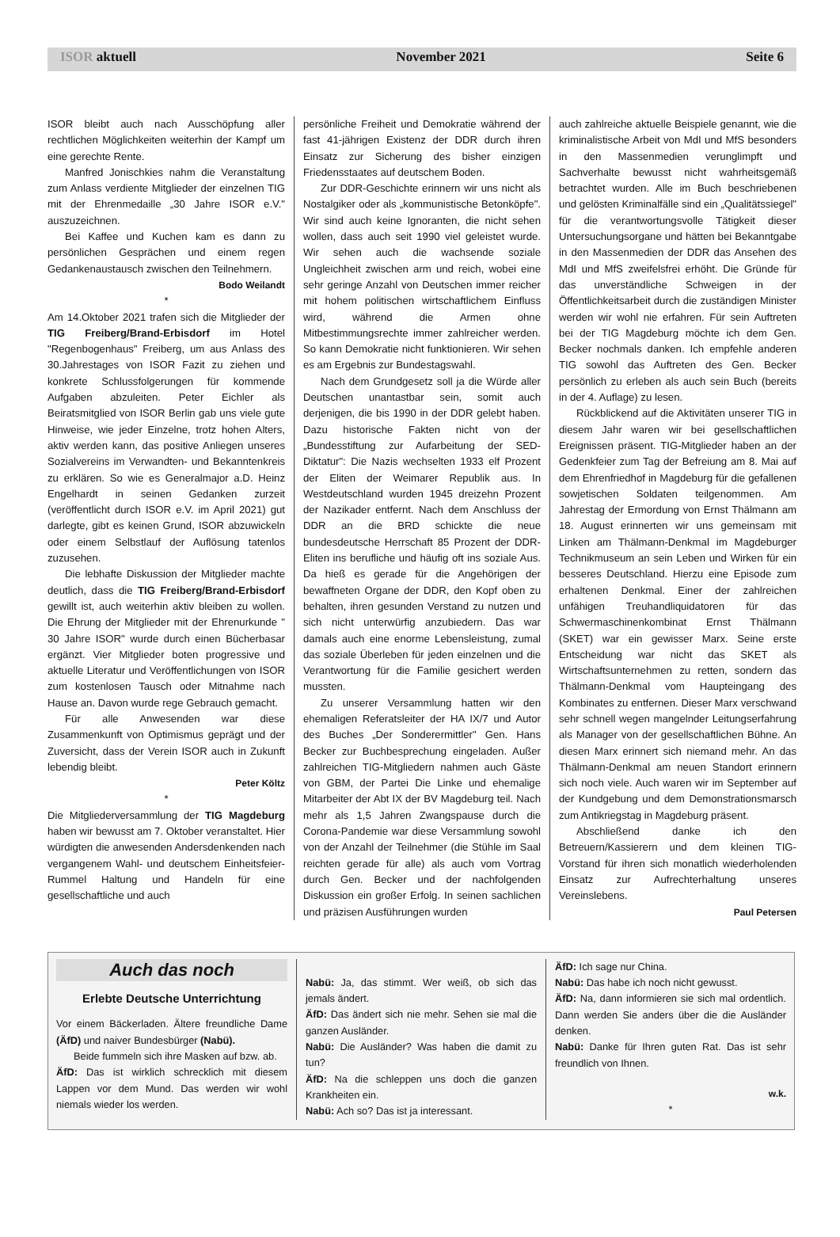ISOR aktuell November 2021 Seite 6
ISOR bleibt auch nach Ausschöpfung aller rechtlichen Möglichkeiten weiterhin der Kampf um eine gerechte Rente.
Manfred Jonischkies nahm die Veranstaltung zum Anlass verdiente Mitglieder der einzelnen TIG mit der Ehrenmedaille „30 Jahre ISOR e.V." auszuzeichnen.
Bei Kaffee und Kuchen kam es dann zu persönlichen Gesprächen und einem regen Gedankenaustausch zwischen den Teilnehmern.
Bodo Weilandt
*
Am 14.Oktober 2021 trafen sich die Mitglieder der TIG Freiberg/Brand-Erbisdorf im Hotel "Regenbogenhaus" Freiberg, um aus Anlass des 30.Jahrestages von ISOR Fazit zu ziehen und konkrete Schlussfolgerungen für kommende Aufgaben abzuleiten. Peter Eichler als Beiratsmitglied von ISOR Berlin gab uns viele gute Hinweise, wie jeder Einzelne, trotz hohen Alters, aktiv werden kann, das positive Anliegen unseres Sozialvereins im Verwandten- und Bekanntenkreis zu erklären. So wie es Generalmajor a.D. Heinz Engelhardt in seinen Gedanken zurzeit (veröffentlicht durch ISOR e.V. im April 2021) gut darlegte, gibt es keinen Grund, ISOR abzuwickeln oder einem Selbstlauf der Auflösung tatenlos zuzusehen.
Die lebhafte Diskussion der Mitglieder machte deutlich, dass die TIG Freiberg/Brand-Erbisdorf gewillt ist, auch weiterhin aktiv bleiben zu wollen. Die Ehrung der Mitglieder mit der Ehrenurkunde " 30 Jahre ISOR" wurde durch einen Bücherbasar ergänzt. Vier Mitglieder boten progressive und aktuelle Literatur und Veröffentlichungen von ISOR zum kostenlosen Tausch oder Mitnahme nach Hause an. Davon wurde rege Gebrauch gemacht.
Für alle Anwesenden war diese Zusammenkunft von Optimismus geprägt und der Zuversicht, dass der Verein ISOR auch in Zukunft lebendig bleibt.
Peter Költz
*
Die Mitgliederversammlung der TIG Magdeburg haben wir bewusst am 7. Oktober veranstaltet. Hier würdigten die anwesenden Andersdenkenden nach vergangenem Wahl- und deutschem Einheitsfeier-Rummel Haltung und Handeln für eine gesellschaftliche und auch
persönliche Freiheit und Demokratie während der fast 41-jährigen Existenz der DDR durch ihren Einsatz zur Sicherung des bisher einzigen Friedensstaates auf deutschem Boden.
Zur DDR-Geschichte erinnern wir uns nicht als Nostalgiker oder als „kommunistische Betonköpfe". Wir sind auch keine Ignoranten, die nicht sehen wollen, dass auch seit 1990 viel geleistet wurde. Wir sehen auch die wachsende soziale Ungleichheit zwischen arm und reich, wobei eine sehr geringe Anzahl von Deutschen immer reicher mit hohem politischen wirtschaftlichem Einfluss wird, während die Armen ohne Mitbestimmungsrechte immer zahlreicher werden. So kann Demokratie nicht funktionieren. Wir sehen es am Ergebnis zur Bundestagswahl.
Nach dem Grundgesetz soll ja die Würde aller Deutschen unantastbar sein, somit auch derjenigen, die bis 1990 in der DDR gelebt haben. Dazu historische Fakten nicht von der „Bundesstiftung zur Aufarbeitung der SED-Diktatur": Die Nazis wechselten 1933 elf Prozent der Eliten der Weimarer Republik aus. In Westdeutschland wurden 1945 dreizehn Prozent der Nazikader entfernt. Nach dem Anschluss der DDR an die BRD schickte die neue bundesdeutsche Herrschaft 85 Prozent der DDR-Eliten ins berufliche und häufig oft ins soziale Aus. Da hieß es gerade für die Angehörigen der bewaffneten Organe der DDR, den Kopf oben zu behalten, ihren gesunden Verstand zu nutzen und sich nicht unterwürfig anzubiedern. Das war damals auch eine enorme Lebensleistung, zumal das soziale Überleben für jeden einzelnen und die Verantwortung für die Familie gesichert werden mussten.
Zu unserer Versammlung hatten wir den ehemaligen Referatsleiter der HA IX/7 und Autor des Buches „Der Sonderermittler" Gen. Hans Becker zur Buchbesprechung eingeladen. Außer zahlreichen TIG-Mitgliedern nahmen auch Gäste von GBM, der Partei Die Linke und ehemalige Mitarbeiter der Abt IX der BV Magdeburg teil. Nach mehr als 1,5 Jahren Zwangspause durch die Corona-Pandemie war diese Versammlung sowohl von der Anzahl der Teilnehmer (die Stühle im Saal reichten gerade für alle) als auch vom Vortrag durch Gen. Becker und der nachfolgenden Diskussion ein großer Erfolg. In seinen sachlichen und präzisen Ausführungen wurden
auch zahlreiche aktuelle Beispiele genannt, wie die kriminalistische Arbeit von MdI und MfS besonders in den Massenmedien verunglimpft und Sachverhalte bewusst nicht wahrheitsgemäß betrachtet wurden. Alle im Buch beschriebenen und gelösten Kriminalfälle sind ein „Qualitätssiegel" für die verantwortungsvolle Tätigkeit dieser Untersuchungsorgane und hätten bei Bekanntgabe in den Massenmedien der DDR das Ansehen des MdI und MfS zweifelsfrei erhöht. Die Gründe für das unverständliche Schweigen in der Öffentlichkeitsarbeit durch die zuständigen Minister werden wir wohl nie erfahren. Für sein Auftreten bei der TIG Magdeburg möchte ich dem Gen. Becker nochmals danken. Ich empfehle anderen TIG sowohl das Auftreten des Gen. Becker persönlich zu erleben als auch sein Buch (bereits in der 4. Auflage) zu lesen.
Rückblickend auf die Aktivitäten unserer TIG in diesem Jahr waren wir bei gesellschaftlichen Ereignissen präsent. TIG-Mitglieder haben an der Gedenkfeier zum Tag der Befreiung am 8. Mai auf dem Ehrenfriedhof in Magdeburg für die gefallenen sowjetischen Soldaten teilgenommen. Am Jahrestag der Ermordung von Ernst Thälmann am 18. August erinnerten wir uns gemeinsam mit Linken am Thälmann-Denkmal im Magdeburger Technikmuseum an sein Leben und Wirken für ein besseres Deutschland. Hierzu eine Episode zum erhaltenen Denkmal. Einer der zahlreichen unfähigen Treuhandliquidatoren für das Schwermaschinenkombinat Ernst Thälmann (SKET) war ein gewisser Marx. Seine erste Entscheidung war nicht das SKET als Wirtschaftsunternehmen zu retten, sondern das Thälmann-Denkmal vom Haupteingang des Kombinates zu entfernen. Dieser Marx verschwand sehr schnell wegen mangelnder Leitungserfahrung als Manager von der gesellschaftlichen Bühne. An diesen Marx erinnert sich niemand mehr. An das Thälmann-Denkmal am neuen Standort erinnern sich noch viele. Auch waren wir im September auf der Kundgebung und dem Demonstrationsmarsch zum Antikriegstag in Magdeburg präsent.
Abschließend danke ich den Betreuern/Kassierern und dem kleinen TIG-Vorstand für ihren sich monatlich wiederholenden Einsatz zur Aufrechterhaltung unseres Vereinslebens.
Paul Petersen
Auch das noch
Erlebte Deutsche Unterrichtung
Vor einem Bäckerladen. Ältere freundliche Dame (ÄfD) und naiver Bundesbürger (Nabü).
Beide fummeln sich ihre Masken auf bzw. ab.
ÄfD: Das ist wirklich schrecklich mit diesem Lappen vor dem Mund. Das werden wir wohl niemals wieder los werden.
Nabü: Ja, das stimmt. Wer weiß, ob sich das jemals ändert.
ÄfD: Das ändert sich nie mehr. Sehen sie mal die ganzen Ausländer.
Nabü: Die Ausländer? Was haben die damit zu tun?
ÄfD: Na die schleppen uns doch die ganzen Krankheiten ein.
Nabü: Ach so? Das ist ja interessant.
ÄfD: Ich sage nur China.
Nabü: Das habe ich noch nicht gewusst.
ÄfD: Na, dann informieren sie sich mal ordentlich. Dann werden Sie anders über die die Ausländer denken.
Nabü: Danke für Ihren guten Rat. Das ist sehr freundlich von Ihnen.
w.k.
*